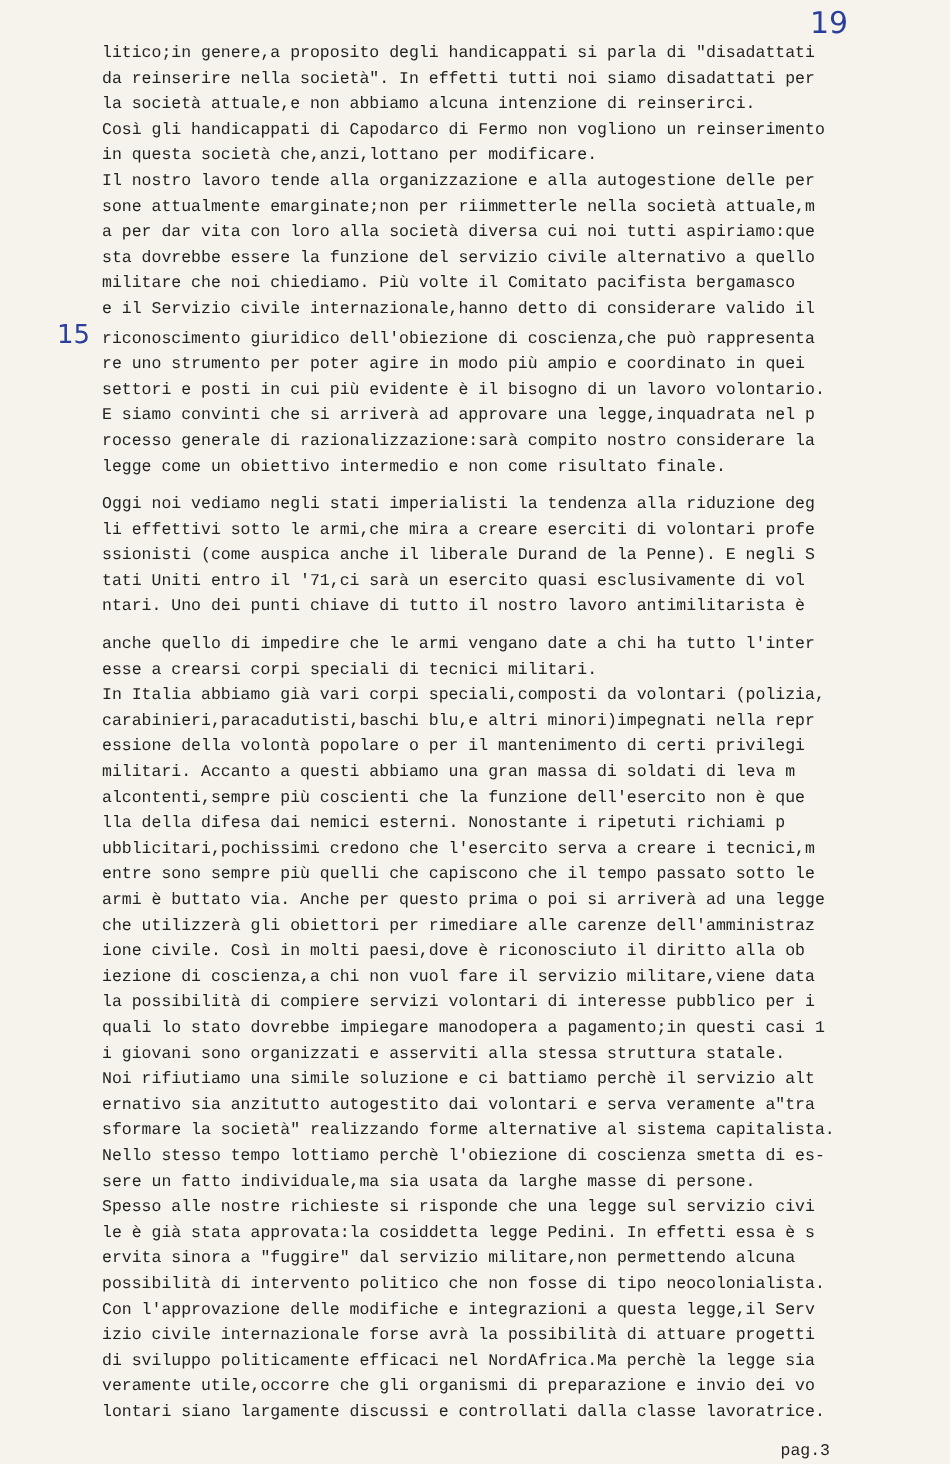19
litico;in genere,a proposito degli handicappati si parla di "disadattati
da reinserire nella società". In effetti tutti noi siamo disadattati per
la società attuale,e non abbiamo alcuna intenzione di reinserirci.
Così gli handicappati di Capodarco di Fermo non vogliono un reinserimento
in questa società che,anzi,lottano per modificare.
Il nostro lavoro tende alla organizzazione e alla autogestione delle per
sone attualmente emarginate;non per riimmetterle nella società attuale,m
a per dar vita con loro alla società diversa cui noi tutti aspiriamo:que
sta dovrebbe essere la funzione del servizio civile alternativo a quello
militare che noi chiediamo. Più volte il Comitato pacifista bergamasco
e il Servizio civile internazionale,hanno detto di considerare valido il
15 riconoscimento giuridico dell'obiezione di coscienza,che può rappresenta
re uno strumento per poter agire in modo più ampio e coordinato in quei
settori e posti in cui più evidente è il bisogno di un lavoro volontario.
E siamo convinti che si arriverà ad approvare una legge,inquadrata nel p
rocesso generale di razionalizzazione:sarà compito nostro considerare la
legge come un obiettivo intermedio e non come risultato finale.
Oggi noi vediamo negli stati imperialisti la tendenza alla riduzione deg
li effettivi sotto le armi,che mira a creare eserciti di volontari profe
ssionisti (come auspica anche il liberale Durand de la Penne). E negli S
tati Uniti entro il '71,ci sarà un esercito quasi esclusivamente di vol
ntari. Uno dei punti chiave di tutto il nostro lavoro antimilitarista è
anche quello di impedire che le armi vengano date a chi ha tutto l'inter
esse a crearsi corpi speciali di tecnici militari.
In Italia abbiamo già vari corpi speciali,composti da volontari (polizia,
carabinieri,paracadutisti,baschi blu,e altri minori)impegnati nella repr
essione della volontà popolare o per il mantenimento di certi privilegi
militari. Accanto a questi abbiamo una gran massa di soldati di leva m
alcontenti,sempre più coscienti che la funzione dell'esercito non è que
lla della difesa dai nemici esterni. Nonostante i ripetuti richiami p
ubblicitari,pochissimi credono che l'esercito serva a creare i tecnici,m
entre sono sempre più quelli che capiscono che il tempo passato sotto le
armi è buttato via. Anche per questo prima o poi si arriverà ad una legge
che utilizzerà gli obiettori per rimediare alle carenze dell'amministraz
ione civile. Così in molti paesi,dove è riconosciuto il diritto alla ob
iezione di coscienza,a chi non vuol fare il servizio militare,viene data
la possibilità di compiere servizi volontari di interesse pubblico per i
quali lo stato dovrebbe impiegare manodopera a pagamento;in questi casi 1
i giovani sono organizzati e asserviti alla stessa struttura statale.
Noi rifiutiamo una simile soluzione e ci battiamo perchè il servizio alt
ernativo sia anzitutto autogestito dai volontari e serva veramente a"tra
sformare la società" realizzando forme alternative al sistema capitalista.
Nello stesso tempo lottiamo perchè l'obiezione di coscienza smetta di es-
sere un fatto individuale,ma sia usata da larghe masse di persone.
Spesso alle nostre richieste si risponde che una legge sul servizio civi
le è già stata approvata:la cosiddetta legge Pedini. In effetti essa è s
ervita sinora a "fuggire" dal servizio militare,non permettendo alcuna
possibilità di intervento politico che non fosse di tipo neocolonialista.
Con l'approvazione delle modifiche e integrazioni a questa legge,il Serv
izio civile internazionale forse avrà la possibilità di attuare progetti
di sviluppo politicamente efficaci nel NordAfrica.Ma perchè la legge sia
veramente utile,occorre che gli organismi di preparazione e invio dei vo
lontari siano largamente discussi e controllati dalla classe lavoratrice.
pag.3